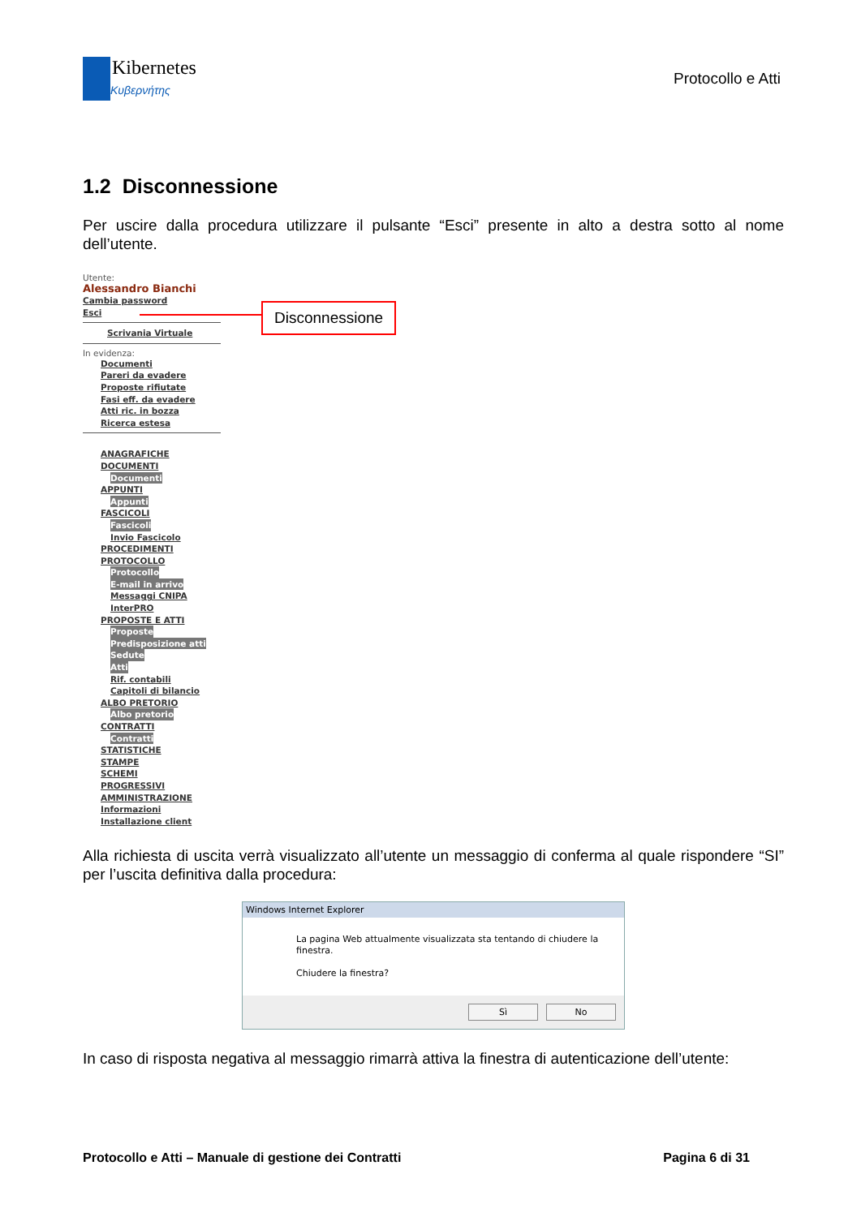Kibernetes
Κυβερνήτης
Protocollo e Atti
1.2 Disconnessione
Per uscire dalla procedura utilizzare il pulsante “Esci” presente in alto a destra sotto al nome dell’utente.
Utente:
Alessandro Bianchi
Cambia password
Esci
Scrivania Virtuale
In evidenza:
Documenti
Pareri da evadere
Proposte rifiutate
Fasi eff. da evadere
Atti ric. in bozza
Ricerca estesa
ANAGRAFICHE
DOCUMENTI
Documenti
APPUNTI
Appunti
FASCICOLI
Fascicoli
Invio Fascicolo
PROCEDIMENTI
PROTOCOLLO
Protocollo
E-mail in arrivo
Messaggi CNIPA
InterPRO
PROPOSTE E ATTI
Proposte
Predisposizione atti
Sedute
Atti
Rif. contabili
Capitoli di bilancio
ALBO PRETORIO
Albo pretorio
CONTRATTI
Contratti
STATISTICHE
STAMPE
SCHEMI
PROGRESSIVI
AMMINISTRAZIONE
Informazioni
Installazione client
Disconnessione
Alla richiesta di uscita verrà visualizzato all’utente un messaggio di conferma al quale rispondere “SI” per l’uscita definitiva dalla procedura:
Windows Internet Explorer
La pagina Web attualmente visualizzata sta tentando di chiudere la finestra.
Chiudere la finestra?
Sì No
In caso di risposta negativa al messaggio rimarrà attiva la finestra di autenticazione dell’utente:
Protocollo e Atti – Manuale di gestione dei Contratti Pagina 6 di 31